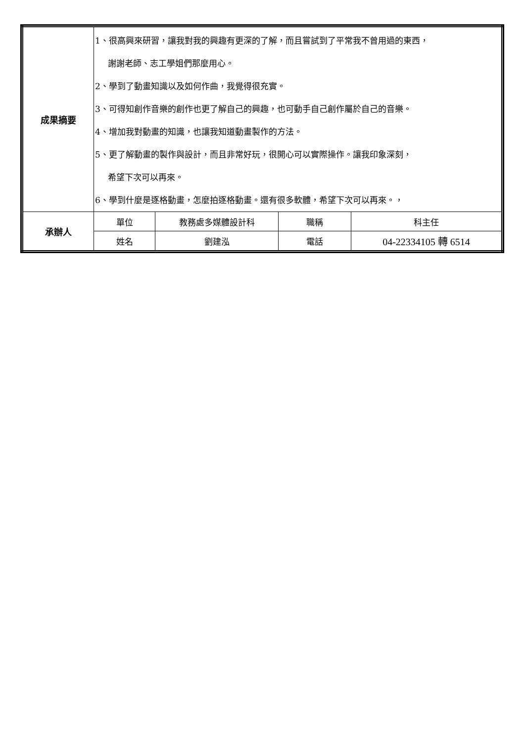| 成果摘要 | 1、很高興來研習，讓我對我的興趣有更深的了解，而且嘗試到了平常我不曾用過的東西， 謝謝老師、志工學姐們那麼用心。 2、學到了動畫知識以及如何作曲，我覺得很充實。 3、可得知創作音樂的創作也更了解自己的興趣，也可動手自己創作屬於自己的音樂。 4、增加我對動畫的知識，也讓我知道動畫製作的方法。 5、更了解動畫的製作與設計，而且非常好玩，很開心可以實際操作。讓我印象深刻， 希望下次可以再來。 6、學到什麼是逐格動畫，怎麼拍逐格動畫。還有很多軟體，希望下次可以再來。， | | | |
| 承辦人 | 單位 | 教務處多媒體設計科 | 職稱 | 科主任 |
| | 姓名 | 劉建泓 | 電話 | 04-22334105 轉 6514 |